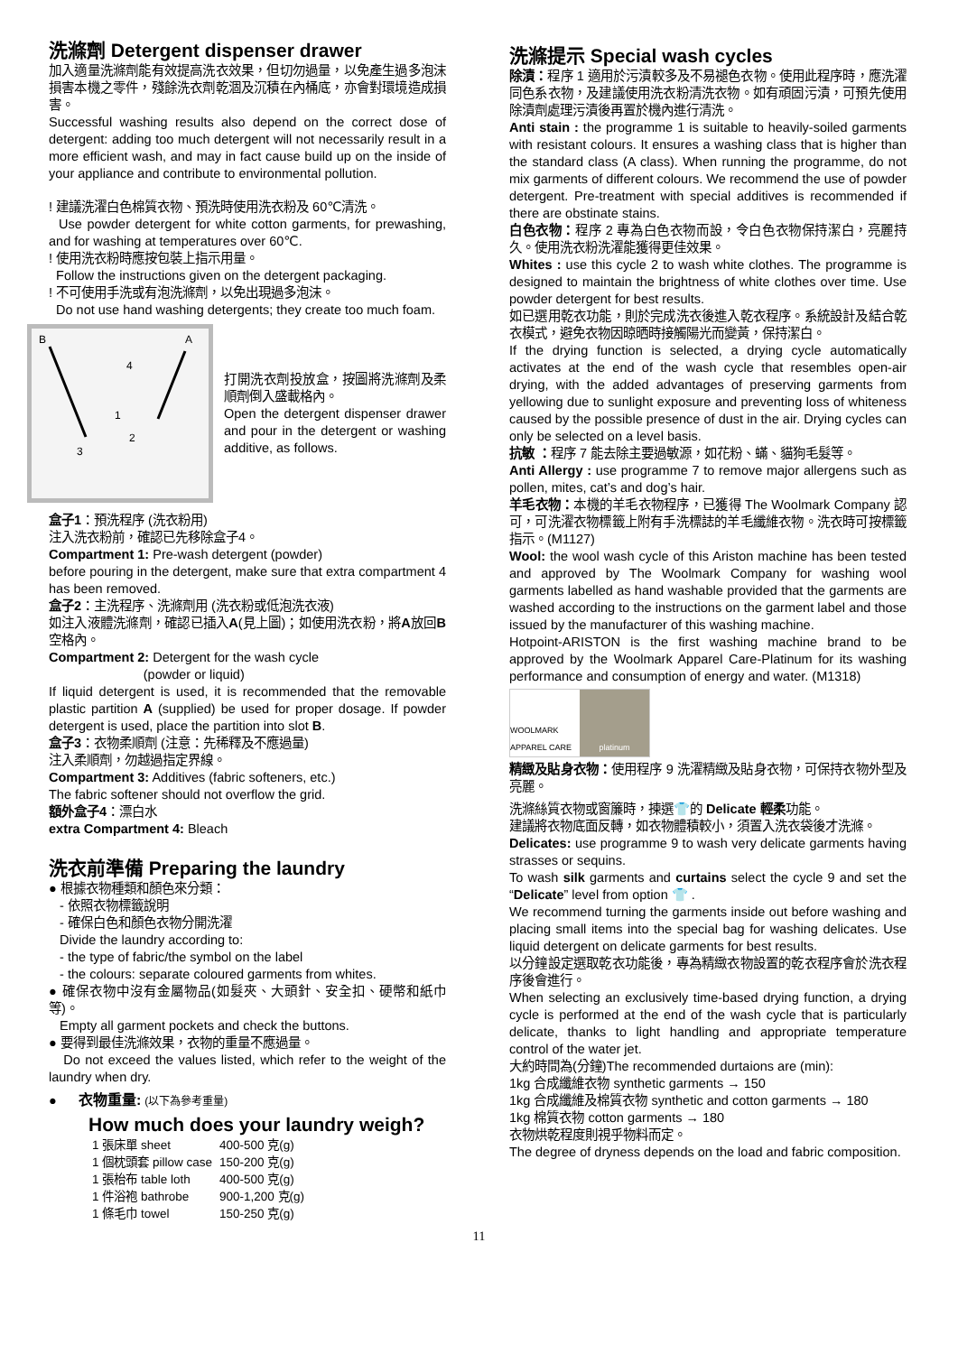洗滌劑 Detergent dispenser drawer
加入適量洗滌劑能有效提高洗衣效果，但切勿過量，以免產生過多泡沫損害本機之零件，殘餘洗衣劑乾涸及沉積在內桶底，亦會對環境造成損害。
Successful washing results also depend on the correct dose of detergent: adding too much detergent will not necessarily result in a more efficient wash, and may in fact cause build up on the inside of your appliance and contribute to environmental pollution.
! 建議洗濯白色棉質衣物、預洗時使用洗衣粉及 60℃清洗。
Use powder detergent for white cotton garments, for prewashing, and for washing at temperatures over 60℃.
! 使用洗衣粉時應按包裝上指示用量。
Follow the instructions given on the detergent packaging.
! 不可使用手洗或有泡洗滌劑，以免出現過多泡沫。
Do not use hand washing detergents; they create too much foam.
B
A
4
1
2
3
打開洗衣劑投放盒，按圖將洗滌劑及柔順劑倒入盛載格內。
Open the detergent dispenser drawer and pour in the detergent or washing additive, as follows.
盒子1：預洗程序 (洗衣粉用)
注入洗衣粉前，確認已先移除盒子4。
Compartment 1: Pre-wash detergent (powder)
before pouring in the detergent, make sure that extra compartment 4 has been removed.
盒子2：主洗程序、洗滌劑用 (洗衣粉或低泡洗衣液)
如注入液體洗滌劑，確認已插入A(見上圖)；如使用洗衣粉，將A放回B空格內。
Compartment 2: Detergent for the wash cycle
(powder or liquid)
If liquid detergent is used, it is recommended that the removable plastic partition A (supplied) be used for proper dosage. If powder detergent is used, place the partition into slot B.
盒子3：衣物柔順劑 (注意：先稀釋及不應過量)
注入柔順劑，勿越過指定界線。
Compartment 3: Additives (fabric softeners, etc.)
The fabric softener should not overflow the grid.
額外盒子4：漂白水
extra Compartment 4: Bleach
洗衣前準備 Preparing the laundry
● 根據衣物種類和顏色來分類：
- 依照衣物標籤說明
- 確保白色和顏色衣物分開洗濯
Divide the laundry according to:
- the type of fabric/the symbol on the label
- the colours: separate coloured garments from whites.
● 確保衣物中沒有金屬物品(如髮夾、大頭針、安全扣、硬幣和紙巾等)。
Empty all garment pockets and check the buttons.
● 要得到最佳洗滌效果，衣物的重量不應過量。
Do not exceed the values listed, which refer to the weight of the laundry when dry.
● 衣物重量: (以下為參考重量)
How much does your laundry weigh?
| 1 張床單 sheet | 400-500 克(g) |
| 1 個枕頭套 pillow case | 150-200 克(g) |
| 1 張枱布 table loth | 400-500 克(g) |
| 1 件浴袍 bathrobe | 900-1,200 克(g) |
| 1 條毛巾 towel | 150-250 克(g) |
洗滌提示 Special wash cycles
除漬：程序 1 適用於污漬較多及不易褪色衣物。使用此程序時，應洗濯同色系衣物，及建議使用洗衣粉清洗衣物。如有頑固污漬，可預先使用除漬劑處理污漬後再置於機內進行清洗。
Anti stain : the programme 1 is suitable to heavily-soiled garments with resistant colours. It ensures a washing class that is higher than the standard class (A class). When running the programme, do not mix garments of different colours. We recommend the use of powder detergent. Pre-treatment with special additives is recommended if there are obstinate stains.
白色衣物：程序 2 專為白色衣物而設，令白色衣物保持潔白，亮麗持久。使用洗衣粉洗濯能獲得更佳效果。
Whites : use this cycle 2 to wash white clothes. The programme is designed to maintain the brightness of white clothes over time. Use powder detergent for best results.
如已選用乾衣功能，則於完成洗衣後進入乾衣程序。系統設計及結合乾衣模式，避免衣物因晾晒時接觸陽光而變黃，保持潔白。
If the drying function is selected, a drying cycle automatically activates at the end of the wash cycle that resembles open-air drying, with the added advantages of preserving garments from yellowing due to sunlight exposure and preventing loss of whiteness caused by the possible presence of dust in the air. Drying cycles can only be selected on a level basis.
抗敏 ：程序 7 能去除主要過敏源，如花粉、蟎、貓狗毛髮等。
Anti Allergy : use programme 7 to remove major allergens such as pollen, mites, cat’s and dog’s hair.
羊毛衣物：本機的羊毛衣物程序，已獲得 The Woolmark Company 認可，可洗濯衣物標籤上附有手洗標誌的羊毛纖維衣物。洗衣時可按標籤指示。(M1127)
Wool: the wool wash cycle of this Ariston machine has been tested and approved by The Woolmark Company for washing wool garments labelled as hand washable provided that the garments are washed according to the instructions on the garment label and those issued by the manufacturer of this washing machine.
Hotpoint-ARISTON is the first washing machine brand to be approved by the Woolmark Apparel Care-Platinum for its washing performance and consumption of energy and water. (M1318)
WOOLMARK APPAREL CARE platinum
精緻及貼身衣物：使用程序 9 洗濯精緻及貼身衣物，可保持衣物外型及亮麗。
洗滌絲質衣物或窗簾時，揀選👕的 Delicate 輕柔功能。
建議將衣物底面反轉，如衣物體積較小，須置入洗衣袋後才洗滌。
Delicates: use programme 9 to wash very delicate garments having strasses or sequins.
To wash silk garments and curtains select the cycle 9 and set the “Delicate” level from option 👕 .
We recommend turning the garments inside out before washing and placing small items into the special bag for washing delicates. Use liquid detergent on delicate garments for best results.
以分鐘設定選取乾衣功能後，專為精緻衣物設置的乾衣程序會於洗衣程序後會進行。
When selecting an exclusively time-based drying function, a drying cycle is performed at the end of the wash cycle that is particularly delicate, thanks to light handling and appropriate temperature control of the water jet.
大約時間為(分鐘)The recommended durtaions are (min):
1kg 合成纖維衣物 synthetic garments → 150
1kg 合成纖維及棉質衣物 synthetic and cotton garments → 180
1kg 棉質衣物 cotton garments → 180
衣物烘乾程度則視乎物料而定。
The degree of dryness depends on the load and fabric composition.
11